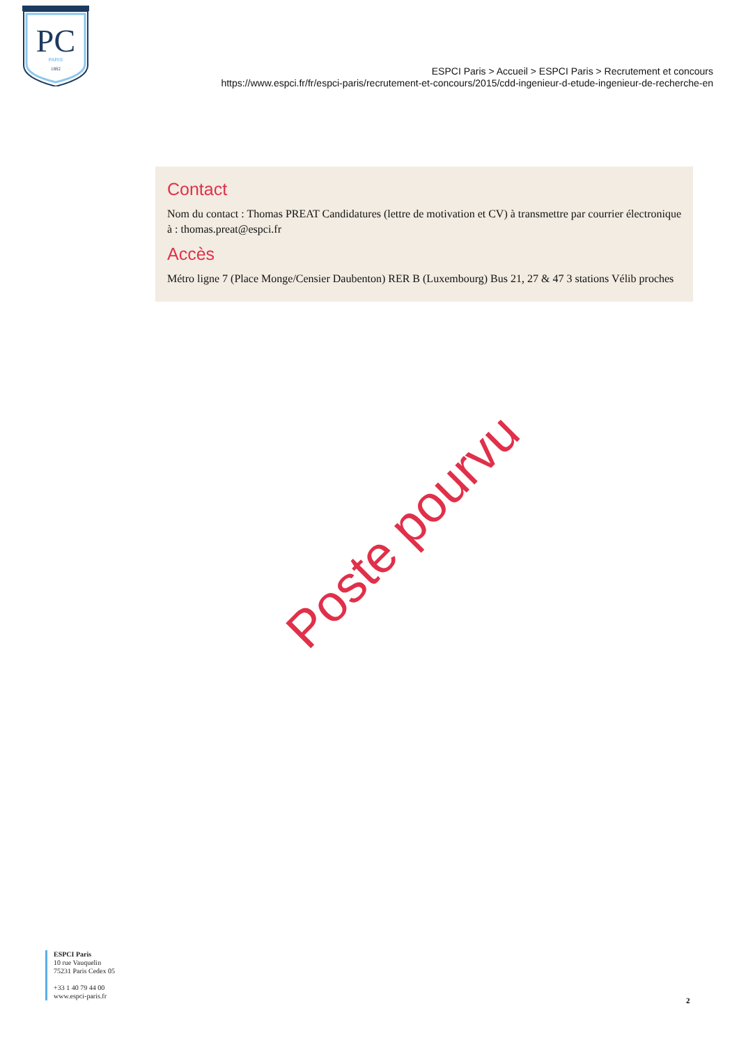PC
PARIS
1882
ESPCI Paris > Accueil > ESPCI Paris > Recrutement et concours
https://www.espci.fr/fr/espci-paris/recrutement-et-concours/2015/cdd-ingenieur-d-etude-ingenieur-de-recherche-en
Contact
Nom du contact : Thomas PREAT Candidatures (lettre de motivation et CV) à transmettre par courrier électronique à : thomas.preat@espci.fr
Accès
Métro ligne 7 (Place Monge/Censier Daubenton) RER B (Luxembourg) Bus 21, 27 & 47 3 stations Vélib proches
Poste pourvu
ESPCI Paris
10 rue Vauquelin
75231 Paris Cedex 05
+33 1 40 79 44 00
www.espci-paris.fr
2